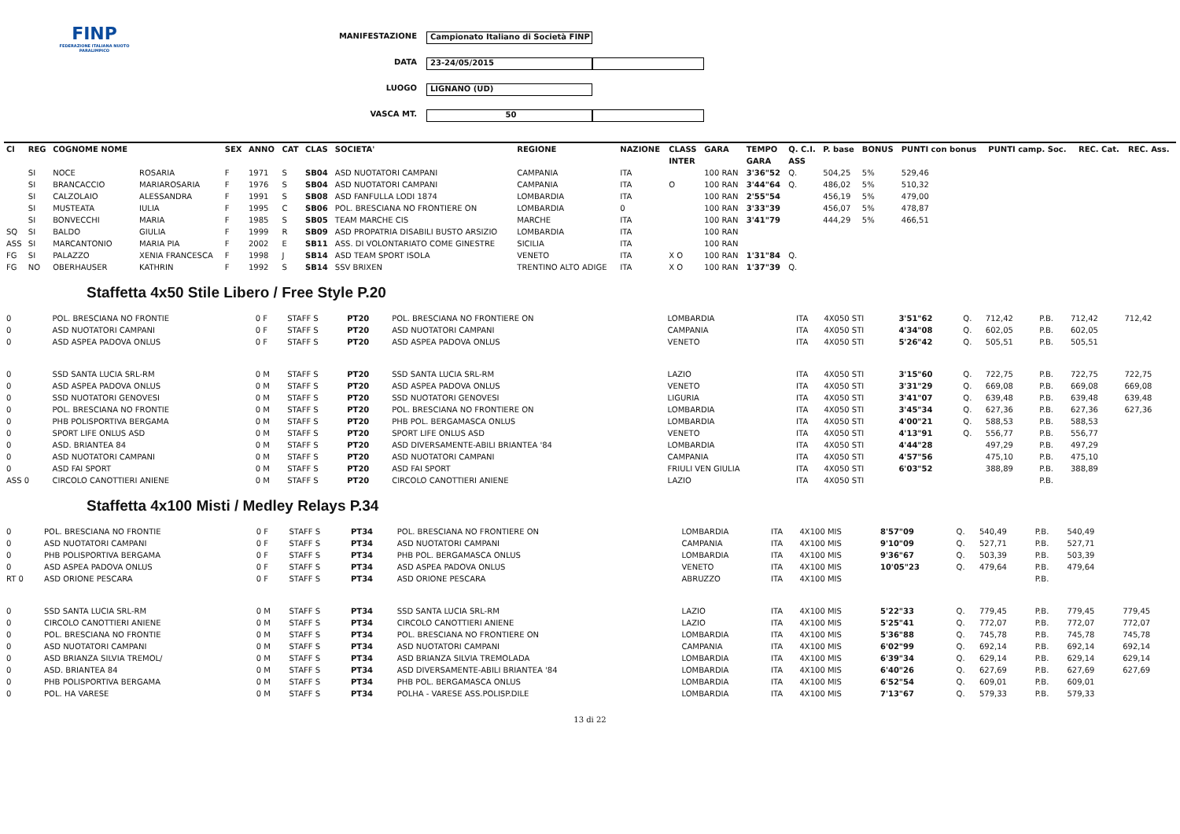FINP
FEDERAZIONE ITALIANA NUOTO PARALIMPICO
MANIFESTAZIONE Campionato Italiano di Società FINP
DATA 23-24/05/2015
LUOGO LIGNANO (UD)
VASCA MT. 50
| Cl | REG | COGNOME NOME | | SEX | ANNO | CAT | CLAS | SOCIETA' | REGIONE | NAZIONE | CLASS | GARA | TEMPO | Q. C.I. | P. base | BONUS | PUNTI con bonus | PUNTI camp. Soc. | REC. Cat. | REC. Ass. |
| --- | --- | --- | --- | --- | --- | --- | --- | --- | --- | --- | --- | --- | --- | --- | --- | --- | --- | --- | --- | --- |
| | | | | | | | | | | | INTER | | GARA | ASS | | | | | | |
| | SI | NOCE | ROSARIA | F | 1971 | S | SB04 | ASD NUOTATORI CAMPANI | CAMPANIA | ITA | | 100 RAN | 3'36"52 | Q. | 504,25 | 5% | 529,46 | | | |
| | SI | BRANCACCIO | MARIAROSARIA | F | 1976 | S | SB04 | ASD NUOTATORI CAMPANI | CAMPANIA | ITA | O | 100 RAN | 3'44"64 | Q. | 486,02 | 5% | 510,32 | | | |
| | SI | CALZOLAIO | ALESSANDRA | F | 1991 | S | SB08 | ASD FANFULLA LODI 1874 | LOMBARDIA | ITA | | 100 RAN | 2'55"54 | | 456,19 | 5% | 479,00 | | | |
| | SI | MUSTEATA | IULIA | F | 1995 | C | SB06 | POL. BRESCIANA NO FRONTIERE ON | LOMBARDIA | 0 | | 100 RAN | 3'33"39 | | 456,07 | 5% | 478,87 | | | |
| | SI | BONVECCHI | MARIA | F | 1985 | S | SB05 | TEAM MARCHE CIS | MARCHE | ITA | | 100 RAN | 3'41"79 | | 444,29 | 5% | 466,51 | | | |
| SQ | SI | BALDO | GIULIA | F | 1999 | R | SB09 | ASD PROPATRIA DISABILI BUSTO ARSIZIO | LOMBARDIA | ITA | | 100 RAN | | | | | | | | |
| ASS | SI | MARCANTONIO | MARIA PIA | F | 2002 | E | SB11 | ASS. DI VOLONTARIATO COME GINESTRE | SICILIA | ITA | | 100 RAN | | | | | | | | |
| FG | SI | PALAZZO | XENIA FRANCESCA | F | 1998 | J | SB14 | ASD TEAM SPORT ISOLA | VENETO | ITA | X O | 100 RAN | 1'31"84 | Q. | | | | | | |
| FG | NO | OBERHAUSER | KATHRIN | F | 1992 | S | SB14 | SSV BRIXEN | TRENTINO ALTO ADIGE | ITA | X O | 100 RAN | 1'37"39 | Q. | | | | | | |
Staffetta 4x50 Stile Libero / Free Style P.20
| 0 | POL. BRESCIANA NO FRONTIE | 0 F | STAFF S | PT20 | POL. BRESCIANA NO FRONTIERE ON | LOMBARDIA | ITA | 4X050 STI | 3'51"62 | Q. | 712,42 | P.B. | 712,42 | 712,42 |
| 0 | ASD NUOTATORI CAMPANI | 0 F | STAFF S | PT20 | ASD NUOTATORI CAMPANI | CAMPANIA | ITA | 4X050 STI | 4'34"08 | Q. | 602,05 | P.B. | 602,05 | |
| 0 | ASD ASPEA PADOVA ONLUS | 0 F | STAFF S | PT20 | ASD ASPEA PADOVA ONLUS | VENETO | ITA | 4X050 STI | 5'26"42 | Q. | 505,51 | P.B. | 505,51 | |
| 0 | SSD SANTA LUCIA SRL-RM | 0 M | STAFF S | PT20 | SSD SANTA LUCIA SRL-RM | LAZIO | ITA | 4X050 STI | 3'15"60 | Q. | 722,75 | P.B. | 722,75 | 722,75 |
| 0 | ASD ASPEA PADOVA ONLUS | 0 M | STAFF S | PT20 | ASD ASPEA PADOVA ONLUS | VENETO | ITA | 4X050 STI | 3'31"29 | Q. | 669,08 | P.B. | 669,08 | 669,08 |
| 0 | SSD NUOTATORI GENOVESI | 0 M | STAFF S | PT20 | SSD NUOTATORI GENOVESI | LIGURIA | ITA | 4X050 STI | 3'41"07 | Q. | 639,48 | P.B. | 639,48 | 639,48 |
| 0 | POL. BRESCIANA NO FRONTIE | 0 M | STAFF S | PT20 | POL. BRESCIANA NO FRONTIERE ON | LOMBARDIA | ITA | 4X050 STI | 3'45"34 | Q. | 627,36 | P.B. | 627,36 | 627,36 |
| 0 | PHB POLISPORTIVA BERGAMA | 0 M | STAFF S | PT20 | PHB POL. BERGAMASCA ONLUS | LOMBARDIA | ITA | 4X050 STI | 4'00"21 | Q. | 588,53 | P.B. | 588,53 | |
| 0 | SPORT LIFE ONLUS ASD | 0 M | STAFF S | PT20 | SPORT LIFE ONLUS ASD | VENETO | ITA | 4X050 STI | 4'13"91 | Q. | 556,77 | P.B. | 556,77 | |
| 0 | ASD. BRIANTEA 84 | 0 M | STAFF S | PT20 | ASD DIVERSAMENTE-ABILI BRIANTEA '84 | LOMBARDIA | ITA | 4X050 STI | 4'44"28 | | 497,29 | P.B. | 497,29 | |
| 0 | ASD NUOTATORI CAMPANI | 0 M | STAFF S | PT20 | ASD NUOTATORI CAMPANI | CAMPANIA | ITA | 4X050 STI | 4'57"56 | | 475,10 | P.B. | 475,10 | |
| 0 | ASD FAI SPORT | 0 M | STAFF S | PT20 | ASD FAI SPORT | FRIULI VEN GIULIA | ITA | 4X050 STI | 6'03"52 | | 388,89 | P.B. | 388,89 | |
| ASS 0 | CIRCOLO CANOTTIERI ANIENE | 0 M | STAFF S | PT20 | CIRCOLO CANOTTIERI ANIENE | LAZIO | ITA | 4X050 STI | | | | P.B. | | |
Staffetta 4x100 Misti / Medley Relays P.34
| 0 | POL. BRESCIANA NO FRONTIE | 0 F | STAFF S | PT34 | POL. BRESCIANA NO FRONTIERE ON | LOMBARDIA | ITA | 4X100 MIS | 8'57"09 | Q. | 540,49 | P.B. | 540,49 | |
| 0 | ASD NUOTATORI CAMPANI | 0 F | STAFF S | PT34 | ASD NUOTATORI CAMPANI | CAMPANIA | ITA | 4X100 MIS | 9'10"09 | Q. | 527,71 | P.B. | 527,71 | |
| 0 | PHB POLISPORTIVA BERGAMA | 0 F | STAFF S | PT34 | PHB POL. BERGAMASCA ONLUS | LOMBARDIA | ITA | 4X100 MIS | 9'36"67 | Q. | 503,39 | P.B. | 503,39 | |
| 0 | ASD ASPEA PADOVA ONLUS | 0 F | STAFF S | PT34 | ASD ASPEA PADOVA ONLUS | VENETO | ITA | 4X100 MIS | 10'05"23 | Q. | 479,64 | P.B. | 479,64 | |
| RT 0 | ASD ORIONE PESCARA | 0 F | STAFF S | PT34 | ASD ORIONE PESCARA | ABRUZZO | ITA | 4X100 MIS | | | | P.B. | | |
| 0 | SSD SANTA LUCIA SRL-RM | 0 M | STAFF S | PT34 | SSD SANTA LUCIA SRL-RM | LAZIO | ITA | 4X100 MIS | 5'22"33 | Q. | 779,45 | P.B. | 779,45 | 779,45 |
| 0 | CIRCOLO CANOTTIERI ANIENE | 0 M | STAFF S | PT34 | CIRCOLO CANOTTIERI ANIENE | LAZIO | ITA | 4X100 MIS | 5'25"41 | Q. | 772,07 | P.B. | 772,07 | 772,07 |
| 0 | POL. BRESCIANA NO FRONTIE | 0 M | STAFF S | PT34 | POL. BRESCIANA NO FRONTIERE ON | LOMBARDIA | ITA | 4X100 MIS | 5'36"88 | Q. | 745,78 | P.B. | 745,78 | 745,78 |
| 0 | ASD NUOTATORI CAMPANI | 0 M | STAFF S | PT34 | ASD NUOTATORI CAMPANI | CAMPANIA | ITA | 4X100 MIS | 6'02"99 | Q. | 692,14 | P.B. | 692,14 | 692,14 |
| 0 | ASD BRIANZA SILVIA TREMOL/ | 0 M | STAFF S | PT34 | ASD BRIANZA SILVIA TREMOLADA | LOMBARDIA | ITA | 4X100 MIS | 6'39"34 | Q. | 629,14 | P.B. | 629,14 | 629,14 |
| 0 | ASD. BRIANTEA 84 | 0 M | STAFF S | PT34 | ASD DIVERSAMENTE-ABILI BRIANTEA '84 | LOMBARDIA | ITA | 4X100 MIS | 6'40"26 | Q. | 627,69 | P.B. | 627,69 | 627,69 |
| 0 | PHB POLISPORTIVA BERGAMA | 0 M | STAFF S | PT34 | PHB POL. BERGAMASCA ONLUS | LOMBARDIA | ITA | 4X100 MIS | 6'52"54 | Q. | 609,01 | P.B. | 609,01 | |
| 0 | POL. HA VARESE | 0 M | STAFF S | PT34 | POLHA - VARESE ASS.POLISP.DILE | LOMBARDIA | ITA | 4X100 MIS | 7'13"67 | Q. | 579,33 | P.B. | 579,33 | |
13 di 22